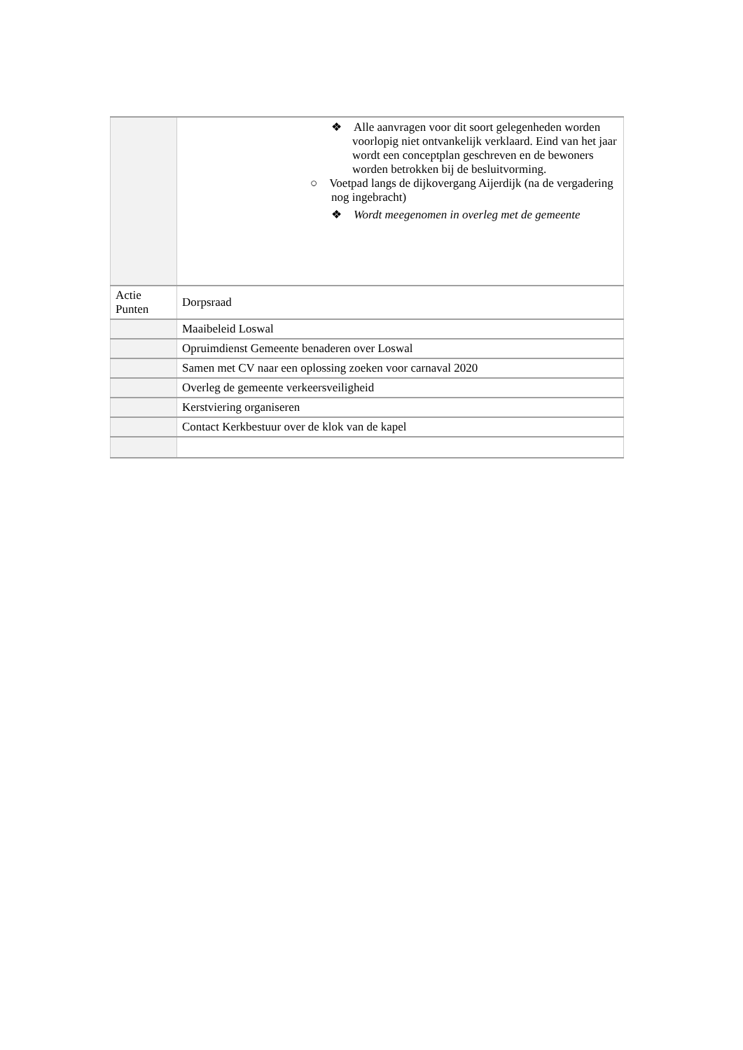| | ❖ Alle aanvragen voor dit soort gelegenheden worden voorlopig niet ontvankelijk verklaard. Eind van het jaar wordt een conceptplan geschreven en de bewoners worden betrokken bij de besluitvorming. ○ Voetpad langs de dijkovergang Aijerdijk (na de vergadering nog ingebracht) ❖ Wordt meegenomen in overleg met de gemeente |
| Actie Punten | Dorpsraad |
| | Maaibeleid Loswal |
| | Opruimdienst Gemeente benaderen over Loswal |
| | Samen met CV naar een oplossing zoeken voor carnaval 2020 |
| | Overleg de gemeente verkeersveiligheid |
| | Kerstviering organiseren |
| | Contact Kerkbestuur over de klok van de kapel |